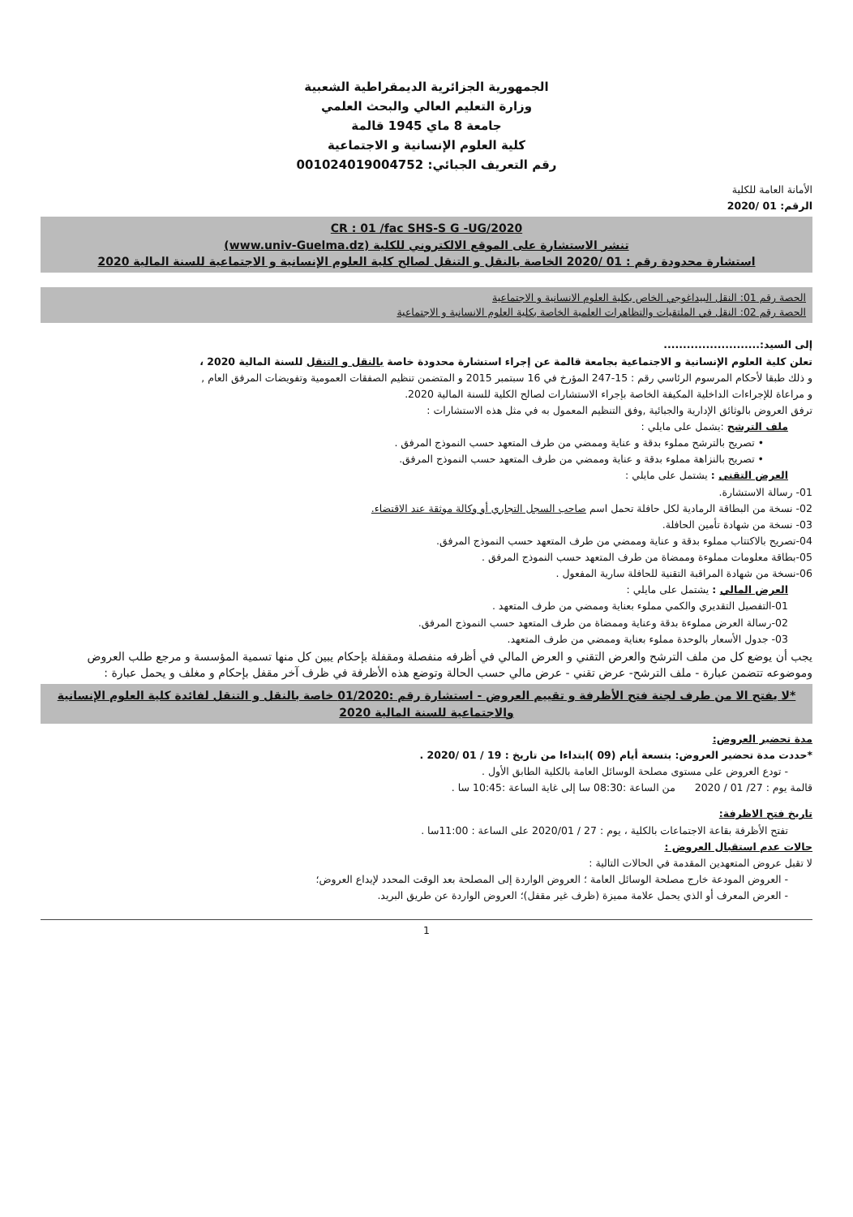الجمهورية الجزائرية الديمقراطية الشعبية
وزارة التعليم العالي والبحث العلمي
جامعة 8 ماي 1945 قالمة
كلية العلوم الإنسانية و الاجتماعية
رقم التعريف الجبائي: 001024019004752
الأمانة العامة للكلية
الرقم: 01 /2020
CR : 01 /fac SHS-S G -UG/2020
تنشر الاستشارة على الموقع الالكتروني للكلية (www.univ-Guelma.dz)
استشارة محدودة رقم : 01 /2020 الخاصة بالنقل و التنقل لصالح كلية العلوم الإنسانية و الاجتماعية للسنة المالية 2020
الحصة رقم 01: النقل البيداغوجي الخاص بكلية العلوم الانسانية و الاجتماعية
الحصة رقم 02: النقل في الملتقيات والتظاهرات العلمية الخاصة بكلية العلوم الانسانية و الاجتماعية
إلى السيد:.........................
تعلن كلية العلوم الإنسانية و الاجتماعية بجامعة قالمة عن إجراء استشارة محدودة خاصة بالنقل و التنقل للسنة المالية 2020 ،
و ذلك طبقا لأحكام المرسوم الرئاسي رقم : 15-247 المؤرخ في 16 سبتمبر 2015 و المتضمن تنظيم الصفقات العمومية وتفويضات المرفق العام ,
و مراعاة للإجراءات الداخلية المكيفة الخاصة بإجراء الاستشارات لصالح الكلية للسنة المالية 2020.
ترفق العروض بالوثائق الإدارية والجبائية ,وفق التنظيم المعمول به في مثل هذه الاستشارات :
ملف الترشح :يشمل على مايلي :
• تصريح بالترشح مملوء بدقة و عناية وممضي من طرف المتعهد حسب النموذج المرفق .
• تصريح بالنزاهة مملوء بدقة و عناية وممضي من طرف المتعهد حسب النموذج المرفق.
العرض التقني : يشتمل على مايلي :
01- رسالة الاستشارة.
02- نسخة من البطاقة الرمادية لكل حافلة تحمل اسم صاحب السجل التجاري أو وكالة موثقة عند الاقتضاء.
03- نسخة من شهادة تأمين الحافلة.
04-تصريح بالاكتتاب مملوء بدقة و عناية وممضي من طرف المتعهد حسب النموذج المرفق.
05-بطاقة معلومات مملوءة وممضاة من طرف المتعهد حسب النموذج المرفق .
06-نسخة من شهادة المراقبة التقنية للحافلة سارية المفعول .
العرض المالي : يشتمل على مايلي :
01-التفصيل التقديري والكمي مملوء بعناية وممضي من طرف المتعهد .
02-رسالة العرض مملوءة بدقة وعناية وممضاة من طرف المتعهد حسب النموذج المرفق.
03- جدول الأسعار بالوحدة مملوء بعناية وممضي من طرف المتعهد.
يجب أن يوضع كل من ملف الترشح والعرض التقني و العرض المالي في أظرفه منفصلة ومقفلة بإحكام يبين كل منها تسمية المؤسسة و مرجع طلب العروض وموضوعه تتضمن عبارة - ملف الترشح- عرض تقني - عرض مالي حسب الحالة وتوضع هذه الأظرفة في ظرف آخر مقفل بإحكام و مغلف و يحمل عبارة :
*لا يفتح الا من طرف لجنة فتح الأظرفة و تقييم العروض - استشارة رقم :01/2020 خاصة بالنقل و التنقل لفائدة كلية العلوم الإنسانية والاجتماعية للسنة المالية 2020
مدة تحضير العروض:
*حددت مدة تحضير العروض: بتسعة أيام (09 )ابتداءا من تاريخ : 19 / 01 /2020 .
- تودع العروض على مستوى مصلحة الوسائل العامة بالكلية الطابق الأول .
قالمة يوم : 27/ 01 / 2020 من الساعة :08:30 سا إلى غاية الساعة :10:45 سا .
تاريخ فتح الاظرفة:
تفتح الأظرفة بقاعة الاجتماعات بالكلية ، يوم : 27 / 2020/01 على الساعة : 11:00سا .
حالات عدم استقبال العروض :
لا تقبل عروض المتعهدين المقدمة في الحالات التالية :
- العروض المودعة خارج مصلحة الوسائل العامة ؛ العروض الواردة إلى المصلحة بعد الوقت المحدد لإيداع العروض؛
- العرض المعرف أو الذي يحمل علامة مميزة (ظرف غير مقفل)؛ العروض الواردة عن طريق البريد.
1